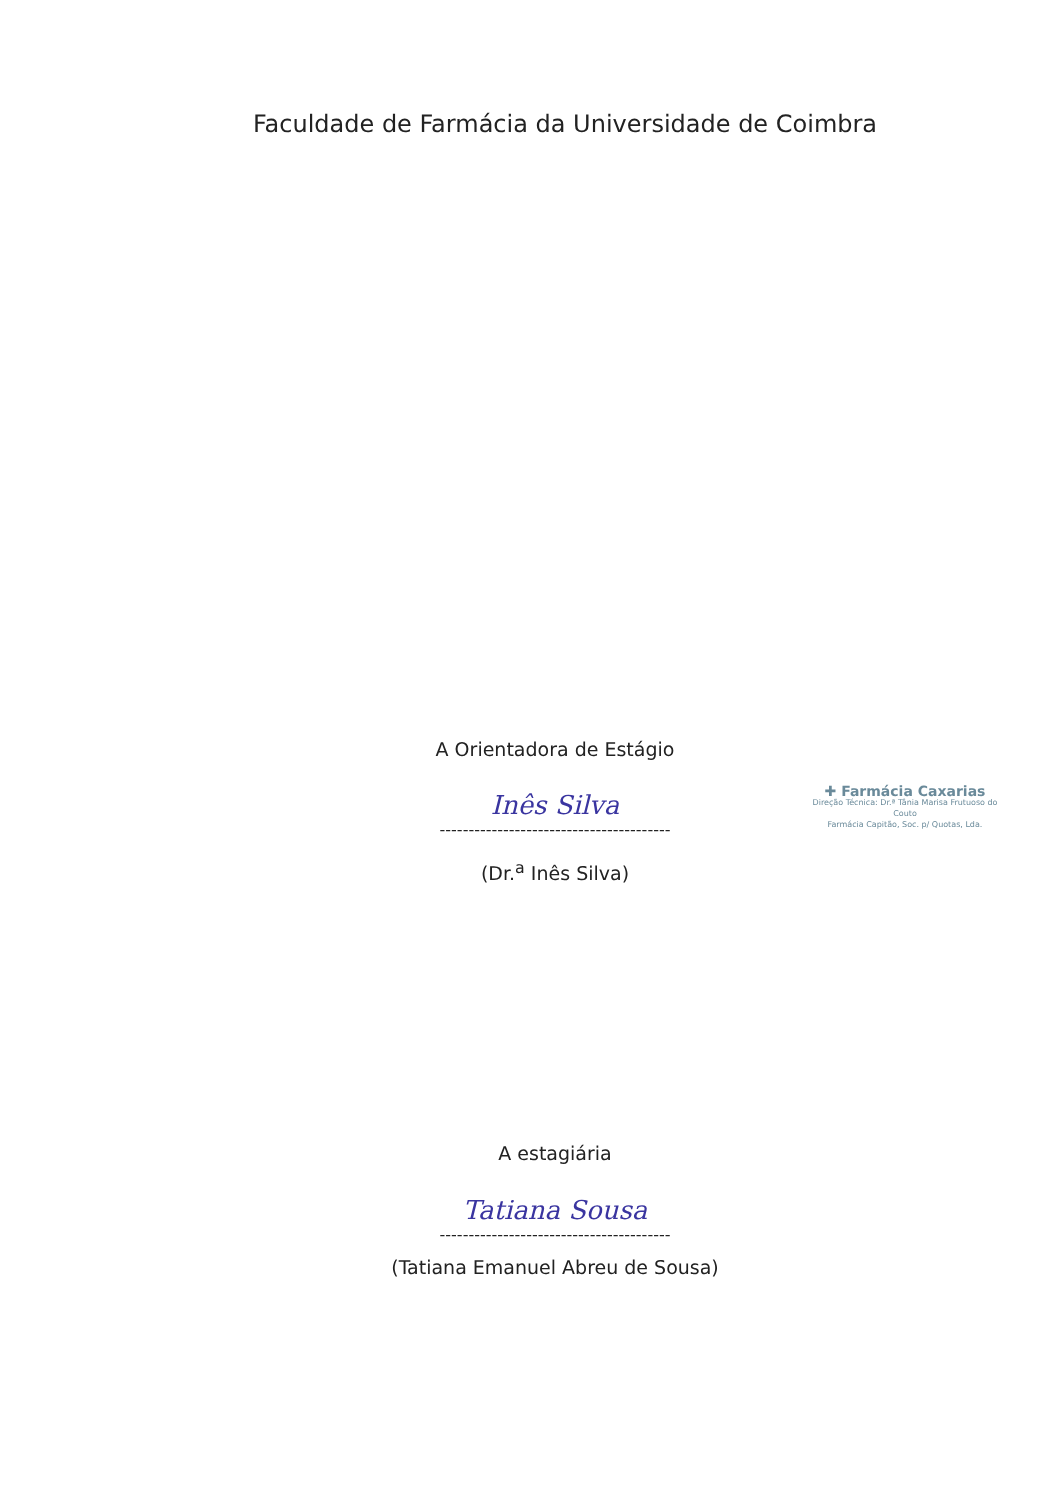Faculdade de Farmácia da Universidade de Coimbra
A Orientadora de Estágio
Inês Silva
----------------------------------------
(Dr.<sup>a</sup> Inês Silva)
✚ Farmácia Caxarias
Direção Técnica: Dr.ª Tânia Marisa Frutuoso do Couto
Farmácia Capitão, Soc. p/ Quotas, Lda.
A estagiária
Tatiana Sousa
----------------------------------------
(Tatiana Emanuel Abreu de Sousa)